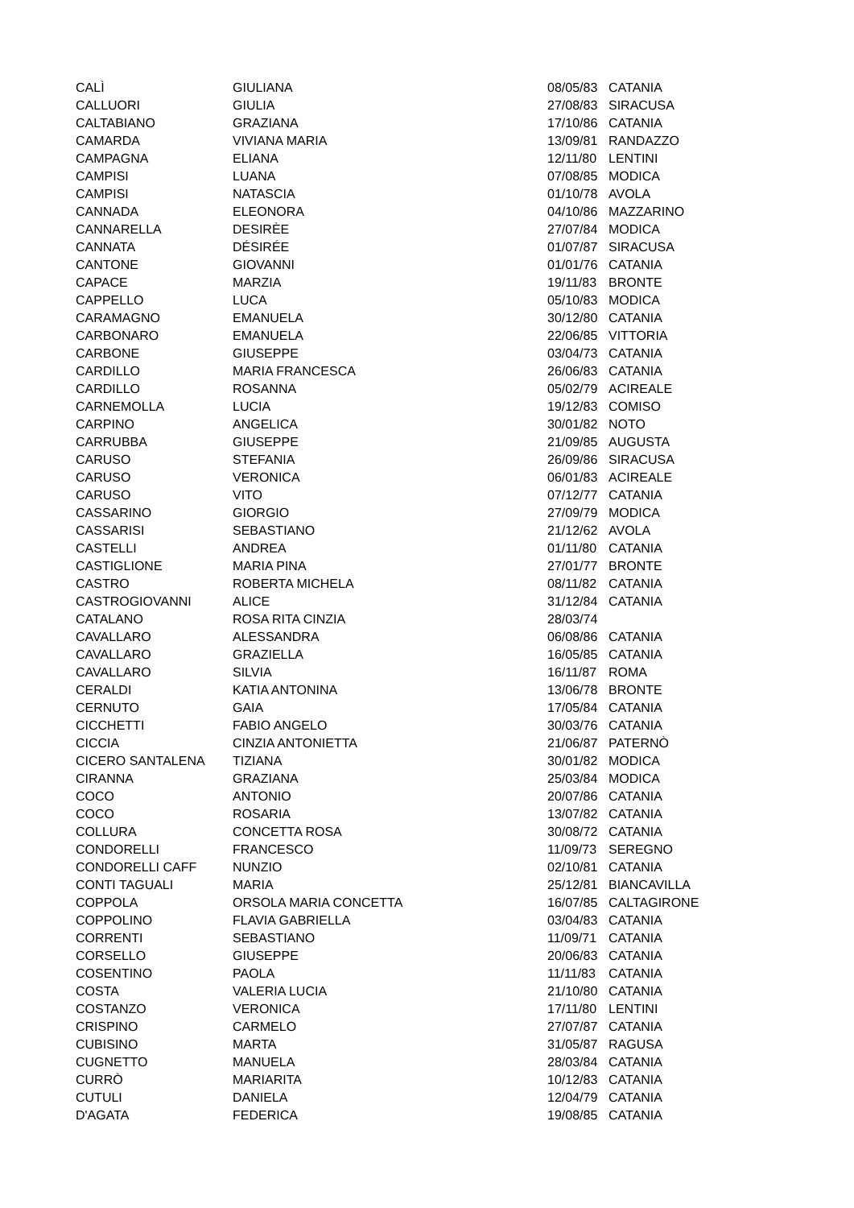| CALÌ | GIULIANA | 08/05/83 | CATANIA |
| CALLUORI | GIULIA | 27/08/83 | SIRACUSA |
| CALTABIANO | GRAZIANA | 17/10/86 | CATANIA |
| CAMARDA | VIVIANA MARIA | 13/09/81 | RANDAZZO |
| CAMPAGNA | ELIANA | 12/11/80 | LENTINI |
| CAMPISI | LUANA | 07/08/85 | MODICA |
| CAMPISI | NATASCIA | 01/10/78 | AVOLA |
| CANNADA | ELEONORA | 04/10/86 | MAZZARINO |
| CANNARELLA | DESIRÈE | 27/07/84 | MODICA |
| CANNATA | DÉSIRÉE | 01/07/87 | SIRACUSA |
| CANTONE | GIOVANNI | 01/01/76 | CATANIA |
| CAPACE | MARZIA | 19/11/83 | BRONTE |
| CAPPELLO | LUCA | 05/10/83 | MODICA |
| CARAMAGNO | EMANUELA | 30/12/80 | CATANIA |
| CARBONARO | EMANUELA | 22/06/85 | VITTORIA |
| CARBONE | GIUSEPPE | 03/04/73 | CATANIA |
| CARDILLO | MARIA FRANCESCA | 26/06/83 | CATANIA |
| CARDILLO | ROSANNA | 05/02/79 | ACIREALE |
| CARNEMOLLA | LUCIA | 19/12/83 | COMISO |
| CARPINO | ANGELICA | 30/01/82 | NOTO |
| CARRUBBA | GIUSEPPE | 21/09/85 | AUGUSTA |
| CARUSO | STEFANIA | 26/09/86 | SIRACUSA |
| CARUSO | VERONICA | 06/01/83 | ACIREALE |
| CARUSO | VITO | 07/12/77 | CATANIA |
| CASSARINO | GIORGIO | 27/09/79 | MODICA |
| CASSARISI | SEBASTIANO | 21/12/62 | AVOLA |
| CASTELLI | ANDREA | 01/11/80 | CATANIA |
| CASTIGLIONE | MARIA PINA | 27/01/77 | BRONTE |
| CASTRO | ROBERTA MICHELA | 08/11/82 | CATANIA |
| CASTROGIOVANNI | ALICE | 31/12/84 | CATANIA |
| CATALANO | ROSA RITA CINZIA | 28/03/74 | |
| CAVALLARO | ALESSANDRA | 06/08/86 | CATANIA |
| CAVALLARO | GRAZIELLA | 16/05/85 | CATANIA |
| CAVALLARO | SILVIA | 16/11/87 | ROMA |
| CERALDI | KATIA ANTONINA | 13/06/78 | BRONTE |
| CERNUTO | GAIA | 17/05/84 | CATANIA |
| CICCHETTI | FABIO ANGELO | 30/03/76 | CATANIA |
| CICCIA | CINZIA ANTONIETTA | 21/06/87 | PATERNÒ |
| CICERO SANTALENA | TIZIANA | 30/01/82 | MODICA |
| CIRANNA | GRAZIANA | 25/03/84 | MODICA |
| COCO | ANTONIO | 20/07/86 | CATANIA |
| COCO | ROSARIA | 13/07/82 | CATANIA |
| COLLURA | CONCETTA ROSA | 30/08/72 | CATANIA |
| CONDORELLI | FRANCESCO | 11/09/73 | SEREGNO |
| CONDORELLI CAFF | NUNZIO | 02/10/81 | CATANIA |
| CONTI TAGUALI | MARIA | 25/12/81 | BIANCAVILLA |
| COPPOLA | ORSOLA MARIA CONCETTA | 16/07/85 | CALTAGIRONE |
| COPPOLINO | FLAVIA GABRIELLA | 03/04/83 | CATANIA |
| CORRENTI | SEBASTIANO | 11/09/71 | CATANIA |
| CORSELLO | GIUSEPPE | 20/06/83 | CATANIA |
| COSENTINO | PAOLA | 11/11/83 | CATANIA |
| COSTA | VALERIA LUCIA | 21/10/80 | CATANIA |
| COSTANZO | VERONICA | 17/11/80 | LENTINI |
| CRISPINO | CARMELO | 27/07/87 | CATANIA |
| CUBISINO | MARTA | 31/05/87 | RAGUSA |
| CUGNETTO | MANUELA | 28/03/84 | CATANIA |
| CURRÒ | MARIARITA | 10/12/83 | CATANIA |
| CUTULI | DANIELA | 12/04/79 | CATANIA |
| D'AGATA | FEDERICA | 19/08/85 | CATANIA |